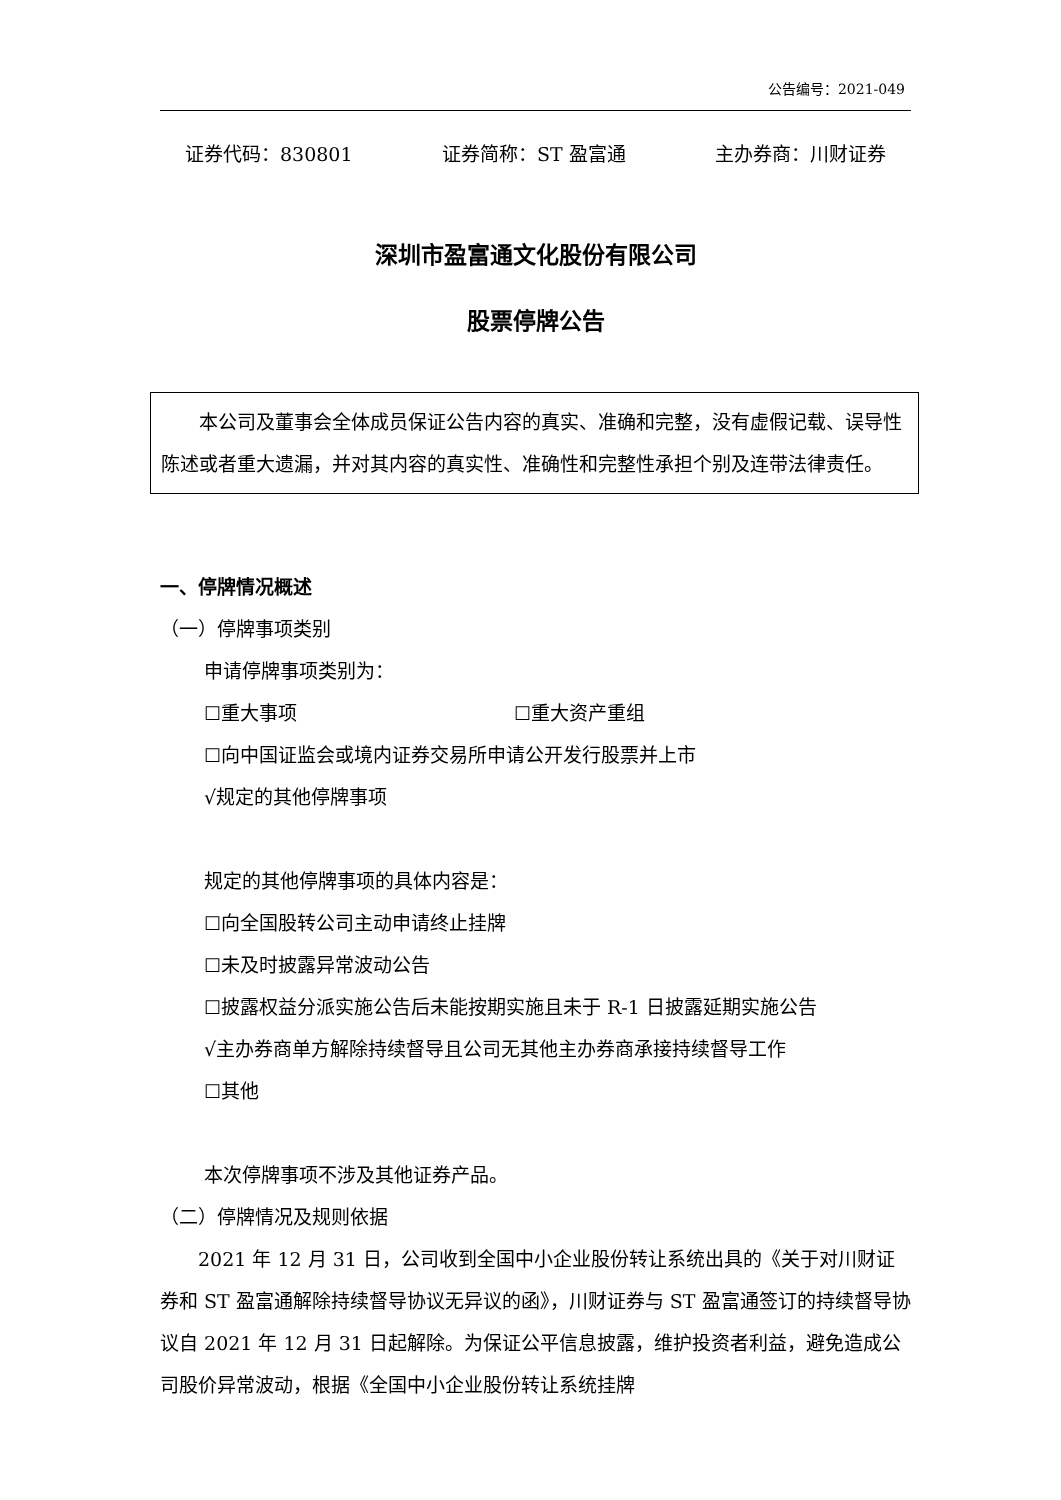公告编号：2021-049
证券代码：830801 证券简称：ST 盈富通 主办券商：川财证券
深圳市盈富通文化股份有限公司
股票停牌公告
本公司及董事会全体成员保证公告内容的真实、准确和完整，没有虚假记载、误导性陈述或者重大遗漏，并对其内容的真实性、准确性和完整性承担个别及连带法律责任。
一、停牌情况概述
（一）停牌事项类别
申请停牌事项类别为：
☐重大事项 ☐重大资产重组
☐向中国证监会或境内证券交易所申请公开发行股票并上市
√规定的其他停牌事项
规定的其他停牌事项的具体内容是：
☐向全国股转公司主动申请终止挂牌
☐未及时披露异常波动公告
☐披露权益分派实施公告后未能按期实施且未于 R-1 日披露延期实施公告
√主办券商单方解除持续督导且公司无其他主办券商承接持续督导工作
☐其他
本次停牌事项不涉及其他证券产品。
（二）停牌情况及规则依据
2021 年 12 月 31 日，公司收到全国中小企业股份转让系统出具的《关于对川财证券和 ST 盈富通解除持续督导协议无异议的函》，川财证券与 ST 盈富通签订的持续督导协议自 2021 年 12 月 31 日起解除。为保证公平信息披露，维护投资者利益，避免造成公司股价异常波动，根据《全国中小企业股份转让系统挂牌